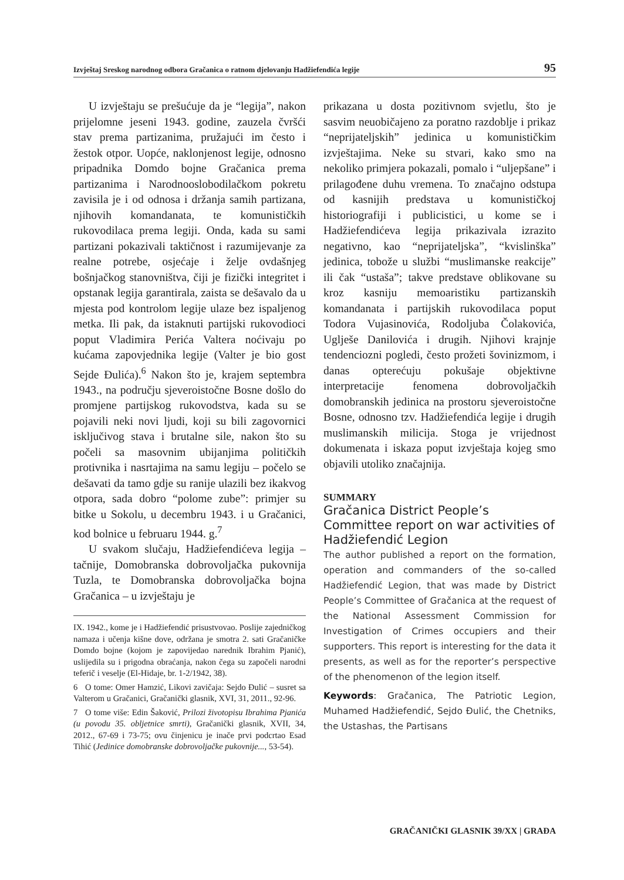Izvještaj Sreskog narodnog odbora Gračanica o ratnom djelovanju Hadžiefendića legije 95
U izvještaju se prešućuje da je “legija”, nakon prijelomne jeseni 1943. godine, zauzela čvršći stav prema partizanima, pružajući im često i žestok otpor. Uopće, naklonjenost legije, odnosno pripadnika Domdo bojne Gračanica prema partizanima i Narodnooslobodilačkom pokretu zavisila je i od odnosa i držanja samih partizana, njihovih komandanata, te komunističkih rukovodilaca prema legiji. Onda, kada su sami partizani pokazivali taktičnost i razumijevanje za realne potrebe, osjećaje i želje ovdašnjeg bošnjačkog stanovništva, čiji je fizički integritet i opstanak legija garantirala, zaista se dešavalo da u mjesta pod kontrolom legije ulaze bez ispaljenog metka. Ili pak, da istaknuti partijski rukovodioci poput Vladimira Perića Valtera noćivaju po kućama zapovjednika legije (Valter je bio gost Sejde Đulića).<sup>6</sup> Nakon što je, krajem septembra 1943., na području sjeveroistočne Bosne došlo do promjene partijskog rukovodstva, kada su se pojavili neki novi ljudi, koji su bili zagovornici isključivog stava i brutalne sile, nakon što su počeli sa masovnim ubijanjima političkih protivnika i nasrtajima na samu legiju – počelo se dešavati da tamo gdje su ranije ulazili bez ikakvog otpora, sada dobro “polome zube”: primjer su bitke u Sokolu, u decembru 1943. i u Gračanici, kod bolnice u februaru 1944. g.<sup>7</sup>
U svakom slučaju, Hadžiefendićeva legija – tačnije, Domobranska dobrovoljačka pukovnija Tuzla, te Domobranska dobrovoljačka bojna Gračanica – u izvještaju je
IX. 1942., kome je i Hadžiefendić prisustvovao. Poslije zajedničkog namaza i učenja kišne dove, održana je smotra 2. sati Gračaničke Domdo bojne (kojom je zapovijedao narednik Ibrahim Pjanić), uslijedila su i prigodna obraćanja, nakon čega su započeli narodni teferič i veselje (El-Hidaje, br. 1-2/1942, 38).
6 O tome: Omer Hamzić, Likovi zavičaja: Sejdo Đulić – susret sa Valterom u Gračanici, Gračanički glasnik, XVI, 31, 2011., 92-96.
7 O tome više: Edin Šaković, Prilozi životopisu Ibrahima Pjanića (u povodu 35. obljetnice smrti), Gračanički glasnik, XVII, 34, 2012., 67-69 i 73-75; ovu činjenicu je inače prvi podcrtao Esad Tihić (Jedinice domobranske dobrovoljačke pukovnije..., 53-54).
prikazana u dosta pozitivnom svjetlu, što je sasvim neuobičajeno za poratno razdoblje i prikaz “neprijateljskih” jedinica u komunističkim izvještajima. Neke su stvari, kako smo na nekoliko primjera pokazali, pomalo i “uljepšane” i prilagođene duhu vremena. To značajno odstupa od kasnijih predstava u komunističkoj historiografiji i publicistici, u kome se i Hadžiefendićeva legija prikazivala izrazito negativno, kao “neprijateljska”, “kvislinška” jedinica, tobože u službi “muslimanske reakcije” ili čak “ustaša”; takve predstave oblikovane su kroz kasniju memoaristiku partizanskih komandanata i partijskih rukovodilaca poput Todora Vujasinovića, Rodoljuba Čolakovića, Uglješe Danilovića i drugih. Njihovi krajnje tendenciozni pogledi, često prožeti šovinizmom, i danas opterećuju pokušaje objektivne interpretacije fenomena dobrovoljačkih domobranskih jedinica na prostoru sjeveroistočne Bosne, odnosno tzv. Hadžiefendića legije i drugih muslimanskih milicija. Stoga je vrijednost dokumenata i iskaza poput izvještaja kojeg smo objavili utoliko značajnija.
SUMMARY
Gračanica District People’s Committee report on war activities of Hadžiefendić Legion
The author published a report on the formation, operation and commanders of the so-called Hadžiefendić Legion, that was made by District People’s Committee of Gračanica at the request of the National Assessment Commission for Investigation of Crimes occupiers and their supporters. This report is interesting for the data it presents, as well as for the reporter’s perspective of the phenomenon of the legion itself.
Keywords: Gračanica, The Patriotic Legion, Muhamed Hadžiefendić, Sejdo Đulić, the Chetniks, the Ustashas, the Partisans
GRAČANIČKI GLASNIK 39/XX | GRAĐA